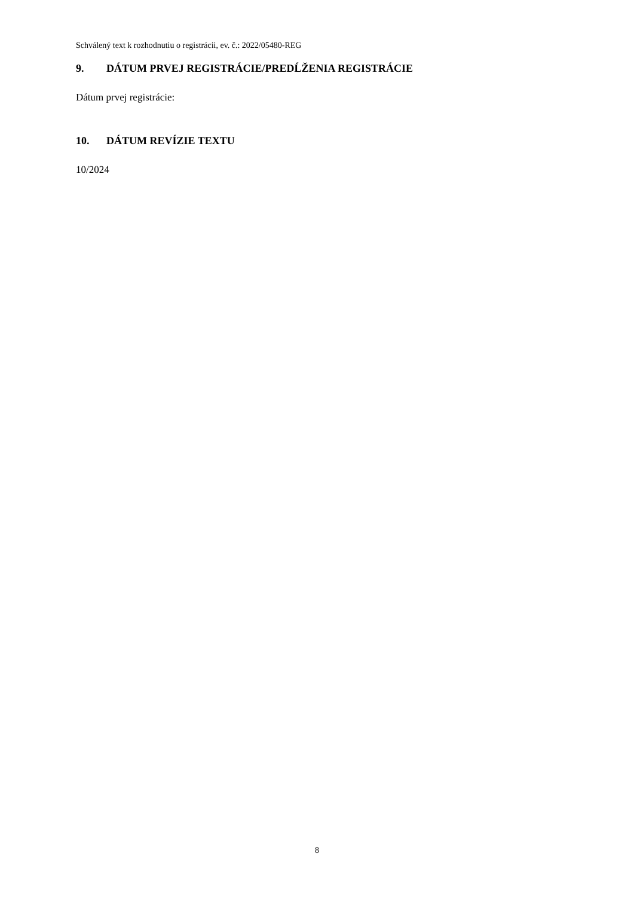Schválený text k rozhodnutiu o registrácii, ev. č.: 2022/05480-REG
9. DÁTUM PRVEJ REGISTRÁCIE/PREDĹŽENIA REGISTRÁCIE
Dátum prvej registrácie:
10. DÁTUM REVÍZIE TEXTU
10/2024
8